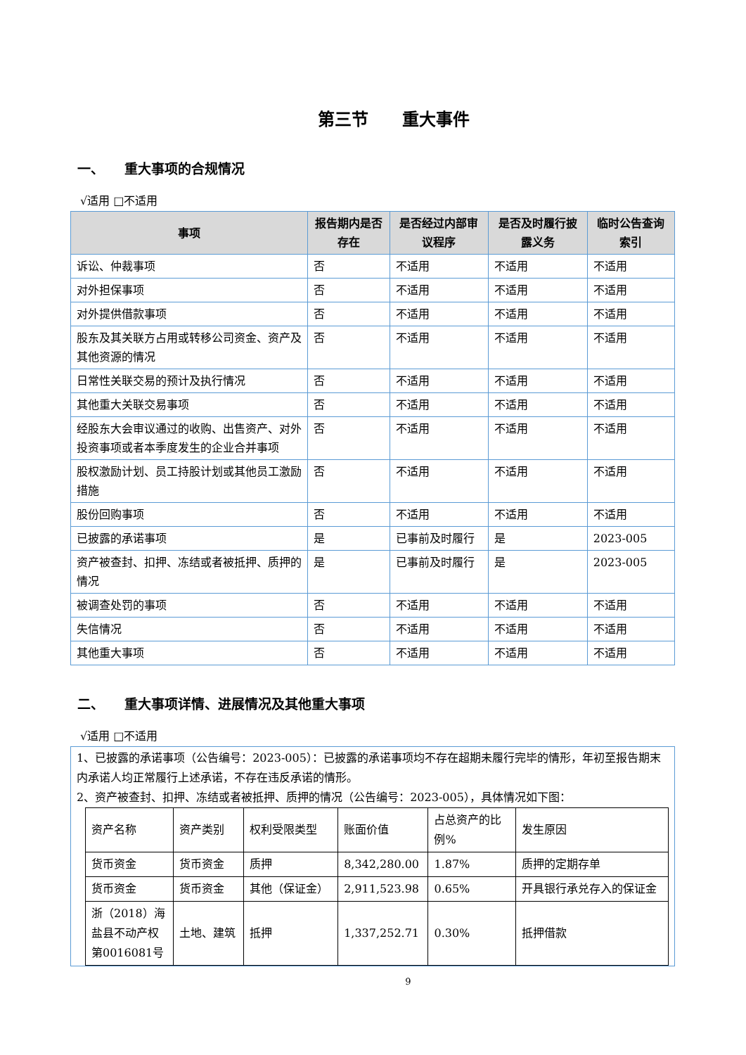第三节　　重大事件
一、　　重大事项的合规情况
√适用 □不适用
| 事项 | 报告期内是否存在 | 是否经过内部审议程序 | 是否及时履行披露义务 | 临时公告查询索引 |
| --- | --- | --- | --- | --- |
| 诉讼、仲裁事项 | 否 | 不适用 | 不适用 | 不适用 |
| 对外担保事项 | 否 | 不适用 | 不适用 | 不适用 |
| 对外提供借款事项 | 否 | 不适用 | 不适用 | 不适用 |
| 股东及其关联方占用或转移公司资金、资产及其他资源的情况 | 否 | 不适用 | 不适用 | 不适用 |
| 日常性关联交易的预计及执行情况 | 否 | 不适用 | 不适用 | 不适用 |
| 其他重大关联交易事项 | 否 | 不适用 | 不适用 | 不适用 |
| 经股东大会审议通过的收购、出售资产、对外投资事项或者本季度发生的企业合并事项 | 否 | 不适用 | 不适用 | 不适用 |
| 股权激励计划、员工持股计划或其他员工激励措施 | 否 | 不适用 | 不适用 | 不适用 |
| 股份回购事项 | 否 | 不适用 | 不适用 | 不适用 |
| 已披露的承诺事项 | 是 | 已事前及时履行 | 是 | 2023-005 |
| 资产被查封、扣押、冻结或者被抵押、质押的情况 | 是 | 已事前及时履行 | 是 | 2023-005 |
| 被调查处罚的事项 | 否 | 不适用 | 不适用 | 不适用 |
| 失信情况 | 否 | 不适用 | 不适用 | 不适用 |
| 其他重大事项 | 否 | 不适用 | 不适用 | 不适用 |
二、　　重大事项详情、进展情况及其他重大事项
√适用 □不适用
1、已披露的承诺事项（公告编号：2023-005）：已披露的承诺事项均不存在超期未履行完毕的情形，年初至报告期末内承诺人均正常履行上述承诺，不存在违反承诺的情形。
2、资产被查封、扣押、冻结或者被抵押、质押的情况（公告编号：2023-005），具体情况如下图：
| 资产名称 | 资产类别 | 权利受限类型 | 账面价值 | 占总资产的比例% | 发生原因 |
| 货币资金 | 货币资金 | 质押 | 8,342,280.00 | 1.87% | 质押的定期存单 |
| 货币资金 | 货币资金 | 其他（保证金） | 2,911,523.98 | 0.65% | 开具银行承兑存入的保证金 |
| 浙（2018）海盐县不动产权第0016081号 | 土地、建筑 | 抵押 | 1,337,252.71 | 0.30% | 抵押借款 |
9